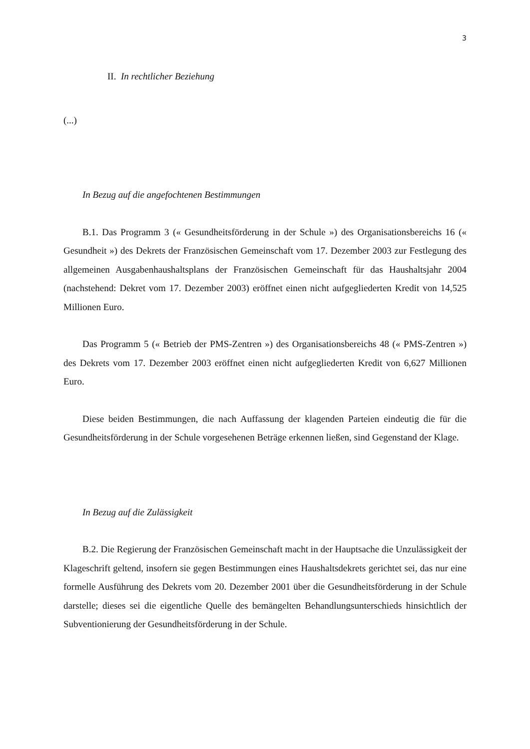3
II. In rechtlicher Beziehung
(...)
In Bezug auf die angefochtenen Bestimmungen
B.1. Das Programm 3 (« Gesundheitsförderung in der Schule ») des Organisationsbereichs 16 (« Gesundheit ») des Dekrets der Französischen Gemeinschaft vom 17. Dezember 2003 zur Festlegung des allgemeinen Ausgabenhaushaltsplans der Französischen Gemeinschaft für das Haushaltsjahr 2004 (nachstehend: Dekret vom 17. Dezember 2003) eröffnet einen nicht aufgegliederten Kredit von 14,525 Millionen Euro.
Das Programm 5 (« Betrieb der PMS-Zentren ») des Organisationsbereichs 48 (« PMS-Zentren ») des Dekrets vom 17. Dezember 2003 eröffnet einen nicht aufgegliederten Kredit von 6,627 Millionen Euro.
Diese beiden Bestimmungen, die nach Auffassung der klagenden Parteien eindeutig die für die Gesundheitsförderung in der Schule vorgesehenen Beträge erkennen ließen, sind Gegenstand der Klage.
In Bezug auf die Zulässigkeit
B.2. Die Regierung der Französischen Gemeinschaft macht in der Hauptsache die Unzulässigkeit der Klageschrift geltend, insofern sie gegen Bestimmungen eines Haushaltsdekrets gerichtet sei, das nur eine formelle Ausführung des Dekrets vom 20. Dezember 2001 über die Gesundheitsförderung in der Schule darstelle; dieses sei die eigentliche Quelle des bemängelten Behandlungsunterschieds hinsichtlich der Subventionierung der Gesundheitsförderung in der Schule.